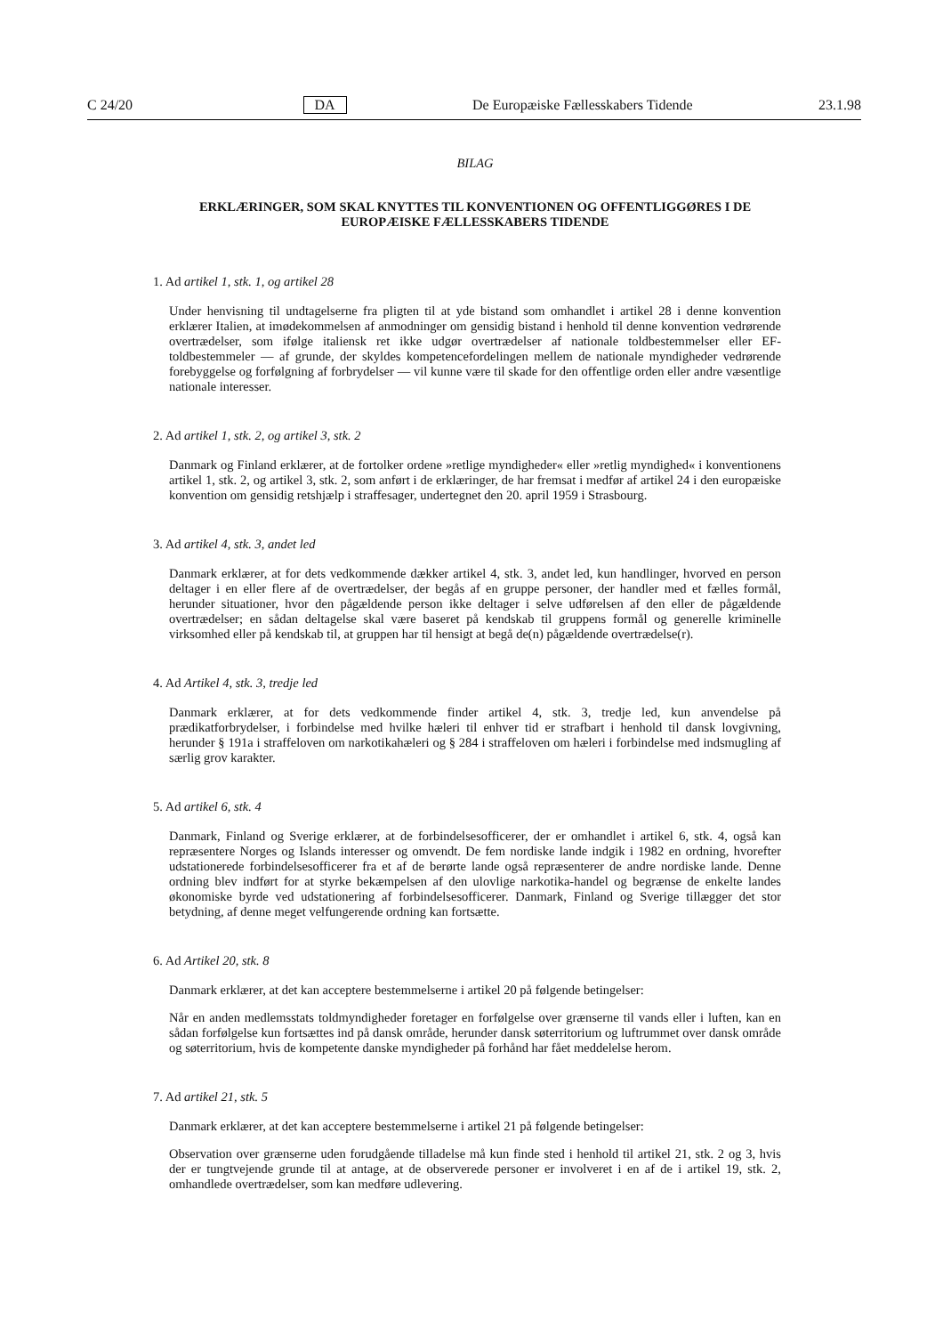C 24/20 DA De Europæiske Fællesskabers Tidende 23.1.98
BILAG
ERKLÆRINGER, SOM SKAL KNYTTES TIL KONVENTIONEN OG OFFENTLIGGØRES I DE EUROPÆISKE FÆLLESSKABERS TIDENDE
1. Ad artikel 1, stk. 1, og artikel 28
Under henvisning til undtagelserne fra pligten til at yde bistand som omhandlet i artikel 28 i denne konvention erklærer Italien, at imødekommelsen af anmodninger om gensidig bistand i henhold til denne konvention vedrørende overtrædelser, som ifølge italiensk ret ikke udgør overtrædelser af nationale toldbestemmelser eller EF-toldbestemmeler — af grunde, der skyldes kompetencefordelingen mellem de nationale myndigheder vedrørende forebyggelse og forfølgning af forbrydelser — vil kunne være til skade for den offentlige orden eller andre væsentlige nationale interesser.
2. Ad artikel 1, stk. 2, og artikel 3, stk. 2
Danmark og Finland erklærer, at de fortolker ordene »retlige myndigheder« eller »retlig myndighed« i konventionens artikel 1, stk. 2, og artikel 3, stk. 2, som anført i de erklæringer, de har fremsat i medfør af artikel 24 i den europæiske konvention om gensidig retshjælp i straffesager, undertegnet den 20. april 1959 i Strasbourg.
3. Ad artikel 4, stk. 3, andet led
Danmark erklærer, at for dets vedkommende dækker artikel 4, stk. 3, andet led, kun handlinger, hvorved en person deltager i en eller flere af de overtrædelser, der begås af en gruppe personer, der handler med et fælles formål, herunder situationer, hvor den pågældende person ikke deltager i selve udførelsen af den eller de pågældende overtrædelser; en sådan deltagelse skal være baseret på kendskab til gruppens formål og generelle kriminelle virksomhed eller på kendskab til, at gruppen har til hensigt at begå de(n) pågældende overtrædelse(r).
4. Ad Artikel 4, stk. 3, tredje led
Danmark erklærer, at for dets vedkommende finder artikel 4, stk. 3, tredje led, kun anvendelse på prædikatforbrydelser, i forbindelse med hvilke hæleri til enhver tid er strafbart i henhold til dansk lovgivning, herunder § 191a i straffeloven om narkotikahæleri og § 284 i straffeloven om hæleri i forbindelse med indsmugling af særlig grov karakter.
5. Ad artikel 6, stk. 4
Danmark, Finland og Sverige erklærer, at de forbindelsesofficerer, der er omhandlet i artikel 6, stk. 4, også kan repræsentere Norges og Islands interesser og omvendt. De fem nordiske lande indgik i 1982 en ordning, hvorefter udstationerede forbindelsesofficerer fra et af de berørte lande også repræsenterer de andre nordiske lande. Denne ordning blev indført for at styrke bekæmpelsen af den ulovlige narkotika-handel og begrænse de enkelte landes økonomiske byrde ved udstationering af forbindelsesofficerer. Danmark, Finland og Sverige tillægger det stor betydning, af denne meget velfungerende ordning kan fortsætte.
6. Ad Artikel 20, stk. 8
Danmark erklærer, at det kan acceptere bestemmelserne i artikel 20 på følgende betingelser:
Når en anden medlemsstats toldmyndigheder foretager en forfølgelse over grænserne til vands eller i luften, kan en sådan forfølgelse kun fortsættes ind på dansk område, herunder dansk søterritorium og luftrummet over dansk område og søterritorium, hvis de kompetente danske myndigheder på forhånd har fået meddelelse herom.
7. Ad artikel 21, stk. 5
Danmark erklærer, at det kan acceptere bestemmelserne i artikel 21 på følgende betingelser:
Observation over grænserne uden forudgående tilladelse må kun finde sted i henhold til artikel 21, stk. 2 og 3, hvis der er tungtvejende grunde til at antage, at de observerede personer er involveret i en af de i artikel 19, stk. 2, omhandlede overtrædelser, som kan medføre udlevering.